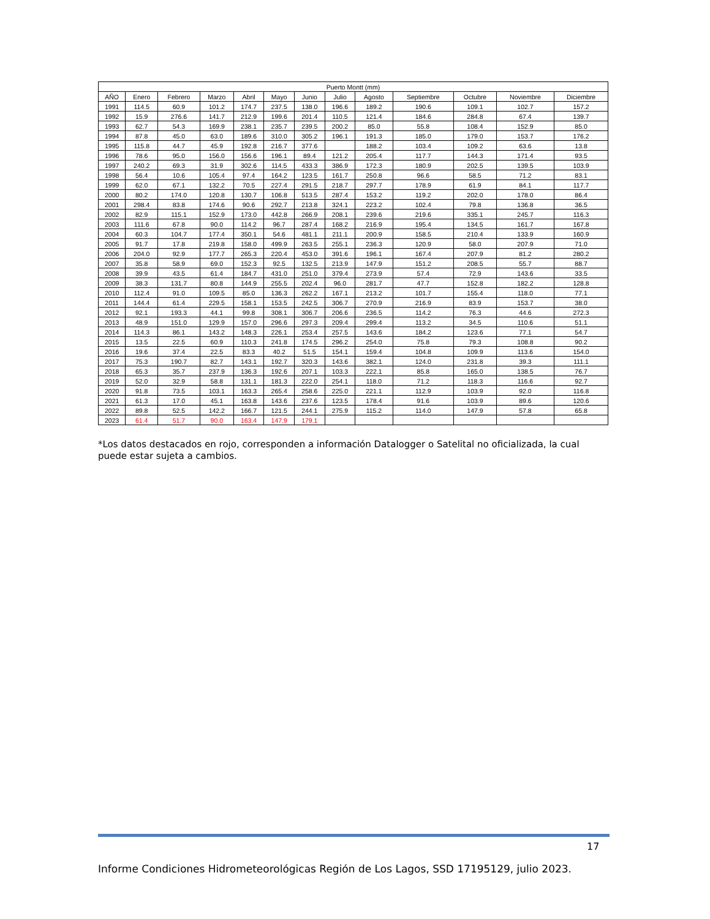| Puerto Montt (mm) | | | | | | | | | | | | |
| --- | --- | --- | --- | --- | --- | --- | --- | --- | --- | --- | --- | --- |
| AÑO | Enero | Febrero | Marzo | Abril | Mayo | Junio | Julio | Agosto | Septiembre | Octubre | Noviembre | Diciembre |
| 1991 | 114.5 | 60.9 | 101.2 | 174.7 | 237.5 | 138.0 | 196.6 | 189.2 | 190.6 | 109.1 | 102.7 | 157.2 |
| 1992 | 15.9 | 276.6 | 141.7 | 212.9 | 199.6 | 201.4 | 110.5 | 121.4 | 184.6 | 284.8 | 67.4 | 139.7 |
| 1993 | 62.7 | 54.3 | 169.9 | 238.1 | 235.7 | 239.5 | 200.2 | 85.0 | 55.8 | 108.4 | 152.9 | 85.0 |
| 1994 | 87.8 | 45.0 | 63.0 | 189.6 | 310.0 | 305.2 | 196.1 | 191.3 | 185.0 | 179.0 | 153.7 | 176.2 |
| 1995 | 115.8 | 44.7 | 45.9 | 192.8 | 216.7 | 377.6 | | 188.2 | 103.4 | 109.2 | 63.6 | 13.8 |
| 1996 | 78.6 | 95.0 | 156.0 | 156.6 | 196.1 | 89.4 | 121.2 | 205.4 | 117.7 | 144.3 | 171.4 | 93.5 |
| 1997 | 240.2 | 69.3 | 31.9 | 302.6 | 114.5 | 433.3 | 386.9 | 172.3 | 180.9 | 202.5 | 139.5 | 103.9 |
| 1998 | 56.4 | 10.6 | 105.4 | 97.4 | 164.2 | 123.5 | 161.7 | 250.8 | 96.6 | 58.5 | 71.2 | 83.1 |
| 1999 | 62.0 | 67.1 | 132.2 | 70.5 | 227.4 | 291.5 | 218.7 | 297.7 | 178.9 | 61.9 | 84.1 | 117.7 |
| 2000 | 80.2 | 174.0 | 120.8 | 130.7 | 106.8 | 513.5 | 287.4 | 153.2 | 119.2 | 202.0 | 178.0 | 86.4 |
| 2001 | 298.4 | 83.8 | 174.6 | 90.6 | 292.7 | 213.8 | 324.1 | 223.2 | 102.4 | 79.8 | 136.8 | 36.5 |
| 2002 | 82.9 | 115.1 | 152.9 | 173.0 | 442.8 | 266.9 | 208.1 | 239.6 | 219.6 | 335.1 | 245.7 | 116.3 |
| 2003 | 111.6 | 67.8 | 90.0 | 114.2 | 96.7 | 287.4 | 168.2 | 216.9 | 195.4 | 134.5 | 161.7 | 167.8 |
| 2004 | 60.3 | 104.7 | 177.4 | 350.1 | 54.6 | 481.1 | 211.1 | 200.9 | 158.5 | 210.4 | 133.9 | 160.9 |
| 2005 | 91.7 | 17.8 | 219.8 | 158.0 | 499.9 | 263.5 | 255.1 | 236.3 | 120.9 | 58.0 | 207.9 | 71.0 |
| 2006 | 204.0 | 92.9 | 177.7 | 265.3 | 220.4 | 453.0 | 391.6 | 196.1 | 167.4 | 207.9 | 81.2 | 280.2 |
| 2007 | 35.8 | 58.9 | 69.0 | 152.3 | 92.5 | 132.5 | 213.9 | 147.9 | 151.2 | 208.5 | 55.7 | 88.7 |
| 2008 | 39.9 | 43.5 | 61.4 | 184.7 | 431.0 | 251.0 | 379.4 | 273.9 | 57.4 | 72.9 | 143.6 | 33.5 |
| 2009 | 38.3 | 131.7 | 80.8 | 144.9 | 255.5 | 202.4 | 96.0 | 281.7 | 47.7 | 152.8 | 182.2 | 128.8 |
| 2010 | 112.4 | 91.0 | 109.5 | 85.0 | 136.3 | 262.2 | 167.1 | 213.2 | 101.7 | 155.4 | 118.0 | 77.1 |
| 2011 | 144.4 | 61.4 | 229.5 | 158.1 | 153.5 | 242.5 | 306.7 | 270.9 | 216.9 | 83.9 | 153.7 | 38.0 |
| 2012 | 92.1 | 193.3 | 44.1 | 99.8 | 308.1 | 306.7 | 206.6 | 236.5 | 114.2 | 76.3 | 44.6 | 272.3 |
| 2013 | 48.9 | 151.0 | 129.9 | 157.0 | 296.6 | 297.3 | 209.4 | 299.4 | 113.2 | 34.5 | 110.6 | 51.1 |
| 2014 | 114.3 | 86.1 | 143.2 | 148.3 | 226.1 | 253.4 | 257.5 | 143.6 | 184.2 | 123.6 | 77.1 | 54.7 |
| 2015 | 13.5 | 22.5 | 60.9 | 110.3 | 241.8 | 174.5 | 296.2 | 254.0 | 75.8 | 79.3 | 108.8 | 90.2 |
| 2016 | 19.6 | 37.4 | 22.5 | 83.3 | 40.2 | 51.5 | 154.1 | 159.4 | 104.8 | 109.9 | 113.6 | 154.0 |
| 2017 | 75.3 | 190.7 | 82.7 | 143.1 | 192.7 | 320.3 | 143.6 | 382.1 | 124.0 | 231.8 | 39.3 | 111.1 |
| 2018 | 65.3 | 35.7 | 237.9 | 136.3 | 192.6 | 207.1 | 103.3 | 222.1 | 85.8 | 165.0 | 138.5 | 76.7 |
| 2019 | 52.0 | 32.9 | 58.8 | 131.1 | 181.3 | 222.0 | 254.1 | 118.0 | 71.2 | 118.3 | 116.6 | 92.7 |
| 2020 | 91.8 | 73.5 | 103.1 | 163.3 | 265.4 | 258.6 | 225.0 | 221.1 | 112.9 | 103.9 | 92.0 | 116.8 |
| 2021 | 61.3 | 17.0 | 45.1 | 163.8 | 143.6 | 237.6 | 123.5 | 178.4 | 91.6 | 103.9 | 89.6 | 120.6 |
| 2022 | 89.8 | 52.5 | 142.2 | 166.7 | 121.5 | 244.1 | 275.9 | 115.2 | 114.0 | 147.9 | 57.8 | 65.8 |
| 2023 | 61.4 | 51.7 | 90.0 | 163.4 | 147.9 | 179.1 | | | | | | |
*Los datos destacados en rojo, corresponden a información Datalogger o Satelital no oficializada, la cual puede estar sujeta a cambios.
17
Informe Condiciones Hidrometeorológicas Región de Los Lagos, SSD 17195129, julio 2023.